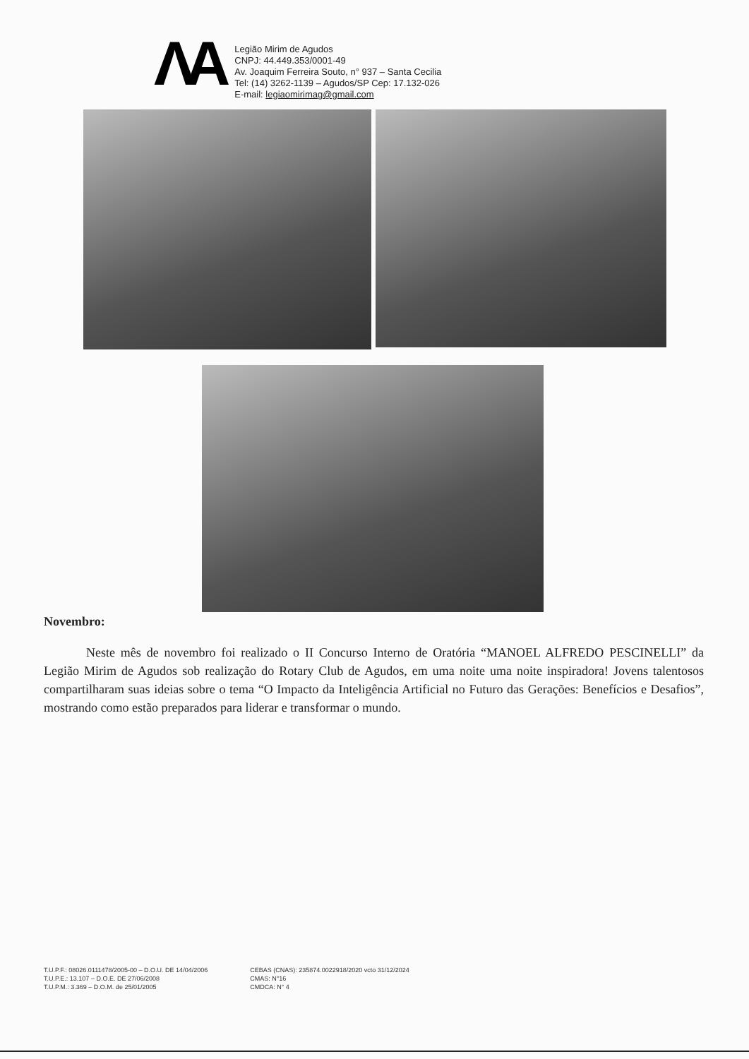ΛA
Legião Mirim de Agudos
CNPJ: 44.449.353/0001-49
Av. Joaquim Ferreira Souto, n° 937 – Santa Cecilia
Tel: (14) 3262-1139 – Agudos/SP Cep: 17.132-026
E-mail: legiaomirimag@gmail.com
Novembro:
Neste mês de novembro foi realizado o II Concurso Interno de Oratória “MANOEL ALFREDO PESCINELLI” da Legião Mirim de Agudos sob realização do Rotary Club de Agudos, em uma noite uma noite inspiradora! Jovens talentosos compartilharam suas ideias sobre o tema “O Impacto da Inteligência Artificial no Futuro das Gerações: Benefícios e Desafios”, mostrando como estão preparados para liderar e transformar o mundo.
T.U.P.F.: 08026.0111478/2005-00 – D.O.U. DE 14/04/2006
T.U.P.E.: 13.107 – D.O.E. DE 27/06/2008
T.U.P.M.: 3.369 – D.O.M. de 25/01/2005
CEBAS (CNAS): 235874.0022918/2020 vcto 31/12/2024
CMAS: N°16
CMDCA: N° 4